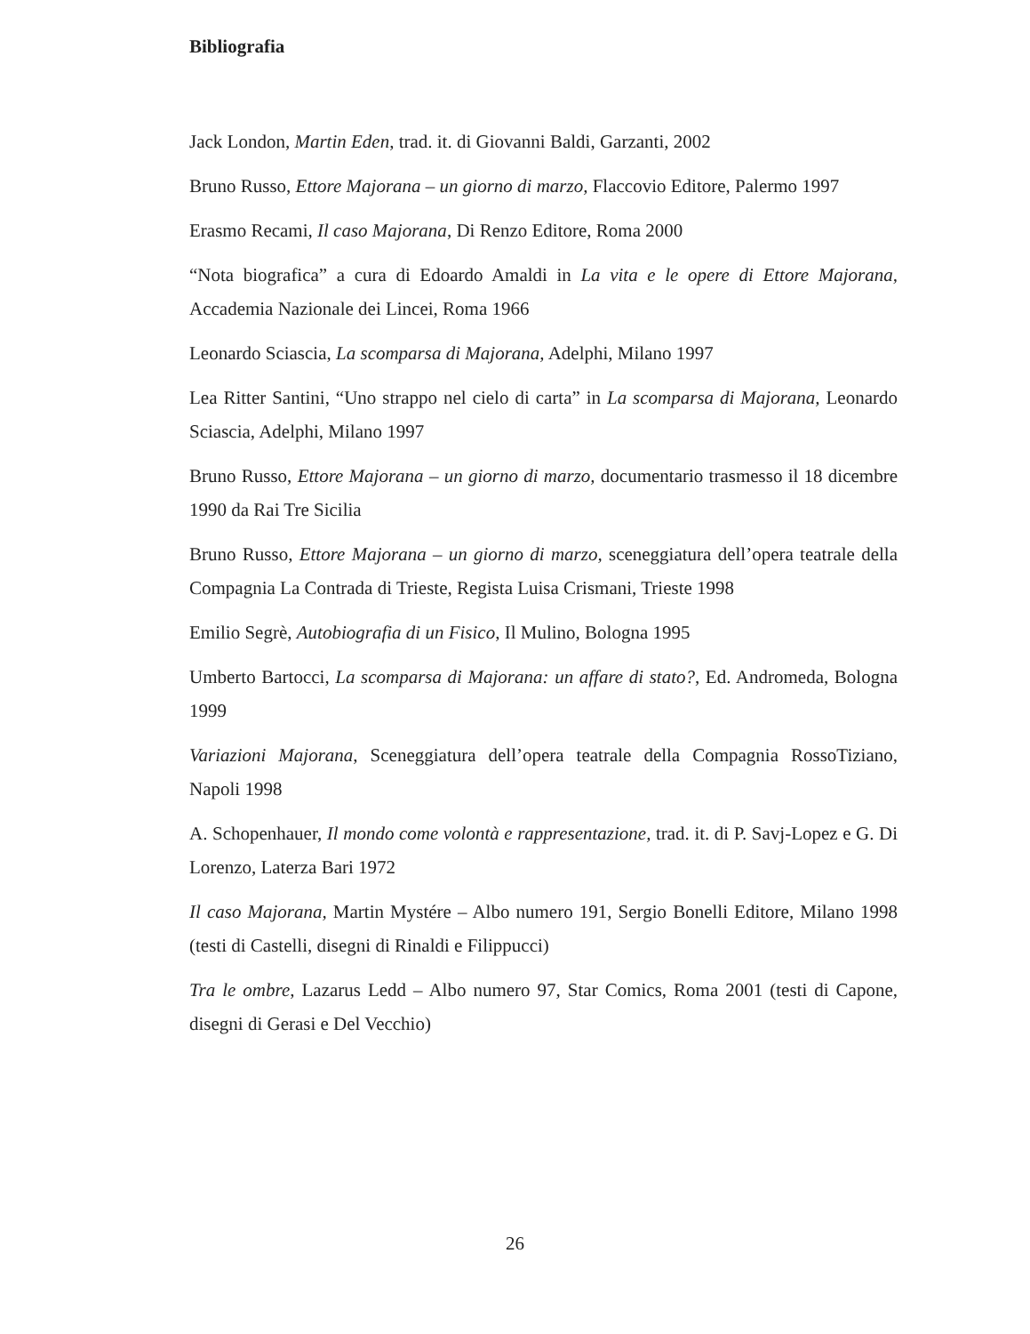Bibliografia
Jack London, Martin Eden, trad. it. di Giovanni Baldi, Garzanti, 2002
Bruno Russo, Ettore Majorana – un giorno di marzo, Flaccovio Editore, Palermo 1997
Erasmo Recami, Il caso Majorana, Di Renzo Editore, Roma 2000
“Nota biografica” a cura di Edoardo Amaldi in La vita e le opere di Ettore Majorana, Accademia Nazionale dei Lincei, Roma 1966
Leonardo Sciascia, La scomparsa di Majorana, Adelphi, Milano 1997
Lea Ritter Santini, “Uno strappo nel cielo di carta” in La scomparsa di Majorana, Leonardo Sciascia, Adelphi, Milano 1997
Bruno Russo, Ettore Majorana – un giorno di marzo, documentario trasmesso il 18 dicembre 1990 da Rai Tre Sicilia
Bruno Russo, Ettore Majorana – un giorno di marzo, sceneggiatura dell’opera teatrale della Compagnia La Contrada di Trieste, Regista Luisa Crismani, Trieste 1998
Emilio Segrè, Autobiografia di un Fisico, Il Mulino, Bologna 1995
Umberto Bartocci, La scomparsa di Majorana: un affare di stato?, Ed. Andromeda, Bologna 1999
Variazioni Majorana, Sceneggiatura dell’opera teatrale della Compagnia RossoTiziano, Napoli 1998
A. Schopenhauer, Il mondo come volontà e rappresentazione, trad. it. di P. Savj-Lopez e G. Di Lorenzo, Laterza Bari 1972
Il caso Majorana, Martin Mystére – Albo numero 191, Sergio Bonelli Editore, Milano 1998 (testi di Castelli, disegni di Rinaldi e Filippucci)
Tra le ombre, Lazarus Ledd – Albo numero 97, Star Comics, Roma 2001 (testi di Capone, disegni di Gerasi e Del Vecchio)
26